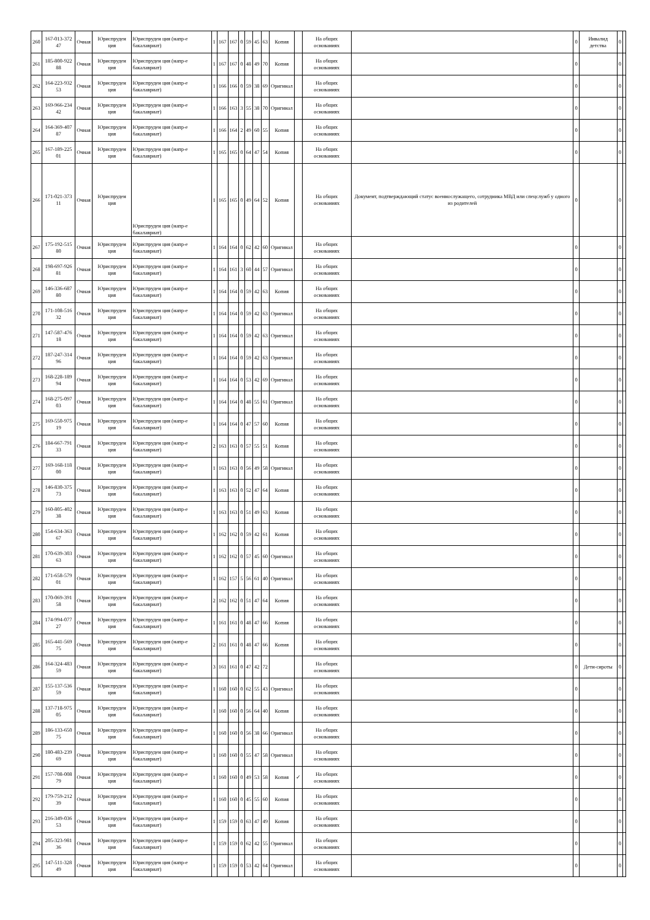| 260 | 167-013-372 47 | Очная | Юриспруден ция | Юриспруден ция (напр-е бакалавриат) | 1 | 167 | 167 | 0 | 59 | 45 | 63 | Копия | | На общих основаниях | | 0 | Инвалид детства | 0 | |
| 261 | 185-800-922 88 | Очная | Юриспруден ция | Юриспруден ция (напр-е бакалавриат) | 1 | 167 | 167 | 0 | 48 | 49 | 70 | Копия | | На общих основаниях | | 0 | | 0 | |
| 262 | 164-223-932 53 | Очная | Юриспруден ция | Юриспруден ция (напр-е бакалавриат) | 1 | 166 | 166 | 0 | 59 | 38 | 69 | Оригинал | | На общих основаниях | | 0 | | 0 | |
| 263 | 169-966-234 42 | Очная | Юриспруден ция | Юриспруден ция (напр-е бакалавриат) | 1 | 166 | 163 | 3 | 55 | 38 | 70 | Оригинал | | На общих основаниях | | 0 | | 0 | |
| 264 | 164-369-407 87 | Очная | Юриспруден ция | Юриспруден ция (напр-е бакалавриат) | 1 | 166 | 164 | 2 | 49 | 60 | 55 | Копия | | На общих основаниях | | 0 | | 0 | |
| 265 | 167-189-225 01 | Очная | Юриспруден ция | Юриспруден ция (напр-е бакалавриат) | 1 | 165 | 165 | 0 | 64 | 47 | 54 | Копия | | На общих основаниях | | 0 | | 0 | |
| 266 | 171-021-373 11 | Очная | Юриспруден ция | Юриспруден ция (напр-е бакалавриат) | 1 | 165 | 165 | 0 | 49 | 64 | 52 | Копия | | На общих основаниях | Документ, подтверждающий статус военнослужащего, сотрудника МВД или спецслужб у одного из родителей | 0 | | 0 | |
| 267 | 175-192-515 80 | Очная | Юриспруден ция | Юриспруден ция (напр-е бакалавриат) | 1 | 164 | 164 | 0 | 62 | 42 | 60 | Оригинал | | На общих основаниях | | 0 | | 0 | |
| 268 | 198-697-926 81 | Очная | Юриспруден ция | Юриспруден ция (напр-е бакалавриат) | 1 | 164 | 161 | 3 | 60 | 44 | 57 | Оригинал | | На общих основаниях | | 0 | | 0 | |
| 269 | 146-336-687 80 | Очная | Юриспруден ция | Юриспруден ция (напр-е бакалавриат) | 1 | 164 | 164 | 0 | 59 | 42 | 63 | Копия | | На общих основаниях | | 0 | | 0 | |
| 270 | 171-108-516 32 | Очная | Юриспруден ция | Юриспруден ция (напр-е бакалавриат) | 1 | 164 | 164 | 0 | 59 | 42 | 63 | Оригинал | | На общих основаниях | | 0 | | 0 | |
| 271 | 147-587-476 18 | Очная | Юриспруден ция | Юриспруден ция (напр-е бакалавриат) | 1 | 164 | 164 | 0 | 59 | 42 | 63 | Оригинал | | На общих основаниях | | 0 | | 0 | |
| 272 | 187-247-314 96 | Очная | Юриспруден ция | Юриспруден ция (напр-е бакалавриат) | 1 | 164 | 164 | 0 | 59 | 42 | 63 | Оригинал | | На общих основаниях | | 0 | | 0 | |
| 273 | 168-228-189 94 | Очная | Юриспруден ция | Юриспруден ция (напр-е бакалавриат) | 1 | 164 | 164 | 0 | 53 | 42 | 69 | Оригинал | | На общих основаниях | | 0 | | 0 | |
| 274 | 168-275-097 03 | Очная | Юриспруден ция | Юриспруден ция (напр-е бакалавриат) | 1 | 164 | 164 | 0 | 48 | 55 | 61 | Оригинал | | На общих основаниях | | 0 | | 0 | |
| 275 | 169-550-975 19 | Очная | Юриспруден ция | Юриспруден ция (напр-е бакалавриат) | 1 | 164 | 164 | 0 | 47 | 57 | 60 | Копия | | На общих основаниях | | 0 | | 0 | |
| 276 | 184-667-791 33 | Очная | Юриспруден ция | Юриспруден ция (напр-е бакалавриат) | 2 | 163 | 163 | 0 | 57 | 55 | 51 | Копия | | На общих основаниях | | 0 | | 0 | |
| 277 | 169-168-118 00 | Очная | Юриспруден ция | Юриспруден ция (напр-е бакалавриат) | 1 | 163 | 163 | 0 | 56 | 49 | 58 | Оригинал | | На общих основаниях | | 0 | | 0 | |
| 278 | 146-830-375 73 | Очная | Юриспруден ция | Юриспруден ция (напр-е бакалавриат) | 1 | 163 | 163 | 0 | 52 | 47 | 64 | Копия | | На общих основаниях | | 0 | | 0 | |
| 279 | 160-805-402 38 | Очная | Юриспруден ция | Юриспруден ция (напр-е бакалавриат) | 1 | 163 | 163 | 0 | 51 | 49 | 63 | Копия | | На общих основаниях | | 0 | | 0 | |
| 280 | 154-634-363 67 | Очная | Юриспруден ция | Юриспруден ция (напр-е бакалавриат) | 1 | 162 | 162 | 0 | 59 | 42 | 61 | Копия | | На общих основаниях | | 0 | | 0 | |
| 281 | 170-639-303 63 | Очная | Юриспруден ция | Юриспруден ция (напр-е бакалавриат) | 1 | 162 | 162 | 0 | 57 | 45 | 60 | Оригинал | | На общих основаниях | | 0 | | 0 | |
| 282 | 171-658-579 01 | Очная | Юриспруден ция | Юриспруден ция (напр-е бакалавриат) | 1 | 162 | 157 | 5 | 56 | 61 | 40 | Оригинал | | На общих основаниях | | 0 | | 0 | |
| 283 | 170-069-391 58 | Очная | Юриспруден ция | Юриспруден ция (напр-е бакалавриат) | 2 | 162 | 162 | 0 | 51 | 47 | 64 | Копия | | На общих основаниях | | 0 | | 0 | |
| 284 | 174-994-077 27 | Очная | Юриспруден ция | Юриспруден ция (напр-е бакалавриат) | 1 | 161 | 161 | 0 | 48 | 47 | 66 | Копия | | На общих основаниях | | 0 | | 0 | |
| 285 | 165-441-569 75 | Очная | Юриспруден ция | Юриспруден ция (напр-е бакалавриат) | 2 | 161 | 161 | 0 | 48 | 47 | 66 | Копия | | На общих основаниях | | 0 | | 0 | |
| 286 | 164-324-483 59 | Очная | Юриспруден ция | Юриспруден ция (напр-е бакалавриат) | 3 | 161 | 161 | 0 | 47 | 42 | 72 | | | На общих основаниях | | 0 | Дети-сироты | 0 | |
| 287 | 155-137-536 59 | Очная | Юриспруден ция | Юриспруден ция (напр-е бакалавриат) | 1 | 160 | 160 | 0 | 62 | 55 | 43 | Оригинал | | На общих основаниях | | 0 | | 0 | |
| 288 | 137-718-975 05 | Очная | Юриспруден ция | Юриспруден ция (напр-е бакалавриат) | 1 | 160 | 160 | 0 | 56 | 64 | 40 | Копия | | На общих основаниях | | 0 | | 0 | |
| 289 | 186-133-650 75 | Очная | Юриспруден ция | Юриспруден ция (напр-е бакалавриат) | 1 | 160 | 160 | 0 | 56 | 38 | 66 | Оригинал | | На общих основаниях | | 0 | | 0 | |
| 290 | 180-483-239 69 | Очная | Юриспруден ция | Юриспруден ция (напр-е бакалавриат) | 1 | 160 | 160 | 0 | 55 | 47 | 58 | Оригинал | | На общих основаниях | | 0 | | 0 | |
| 291 | 157-708-008 79 | Очная | Юриспруден ция | Юриспруден ция (напр-е бакалавриат) | 1 | 160 | 160 | 0 | 49 | 53 | 58 | Копия | ✓ | На общих основаниях | | 0 | | 0 | |
| 292 | 179-759-212 39 | Очная | Юриспруден ция | Юриспруден ция (напр-е бакалавриат) | 1 | 160 | 160 | 0 | 45 | 55 | 60 | Копия | | На общих основаниях | | 0 | | 0 | |
| 293 | 216-349-036 53 | Очная | Юриспруден ция | Юриспруден ция (напр-е бакалавриат) | 1 | 159 | 159 | 0 | 63 | 47 | 49 | Копия | | На общих основаниях | | 0 | | 0 | |
| 294 | 205-323-981 36 | Очная | Юриспруден ция | Юриспруден ция (напр-е бакалавриат) | 1 | 159 | 159 | 0 | 62 | 42 | 55 | Оригинал | | На общих основаниях | | 0 | | 0 | |
| 295 | 147-511-328 49 | Очная | Юриспруден ция | Юриспруден ция (напр-е бакалавриат) | 1 | 159 | 159 | 0 | 53 | 42 | 64 | Оригинал | | На общих основаниях | | 0 | | 0 | |